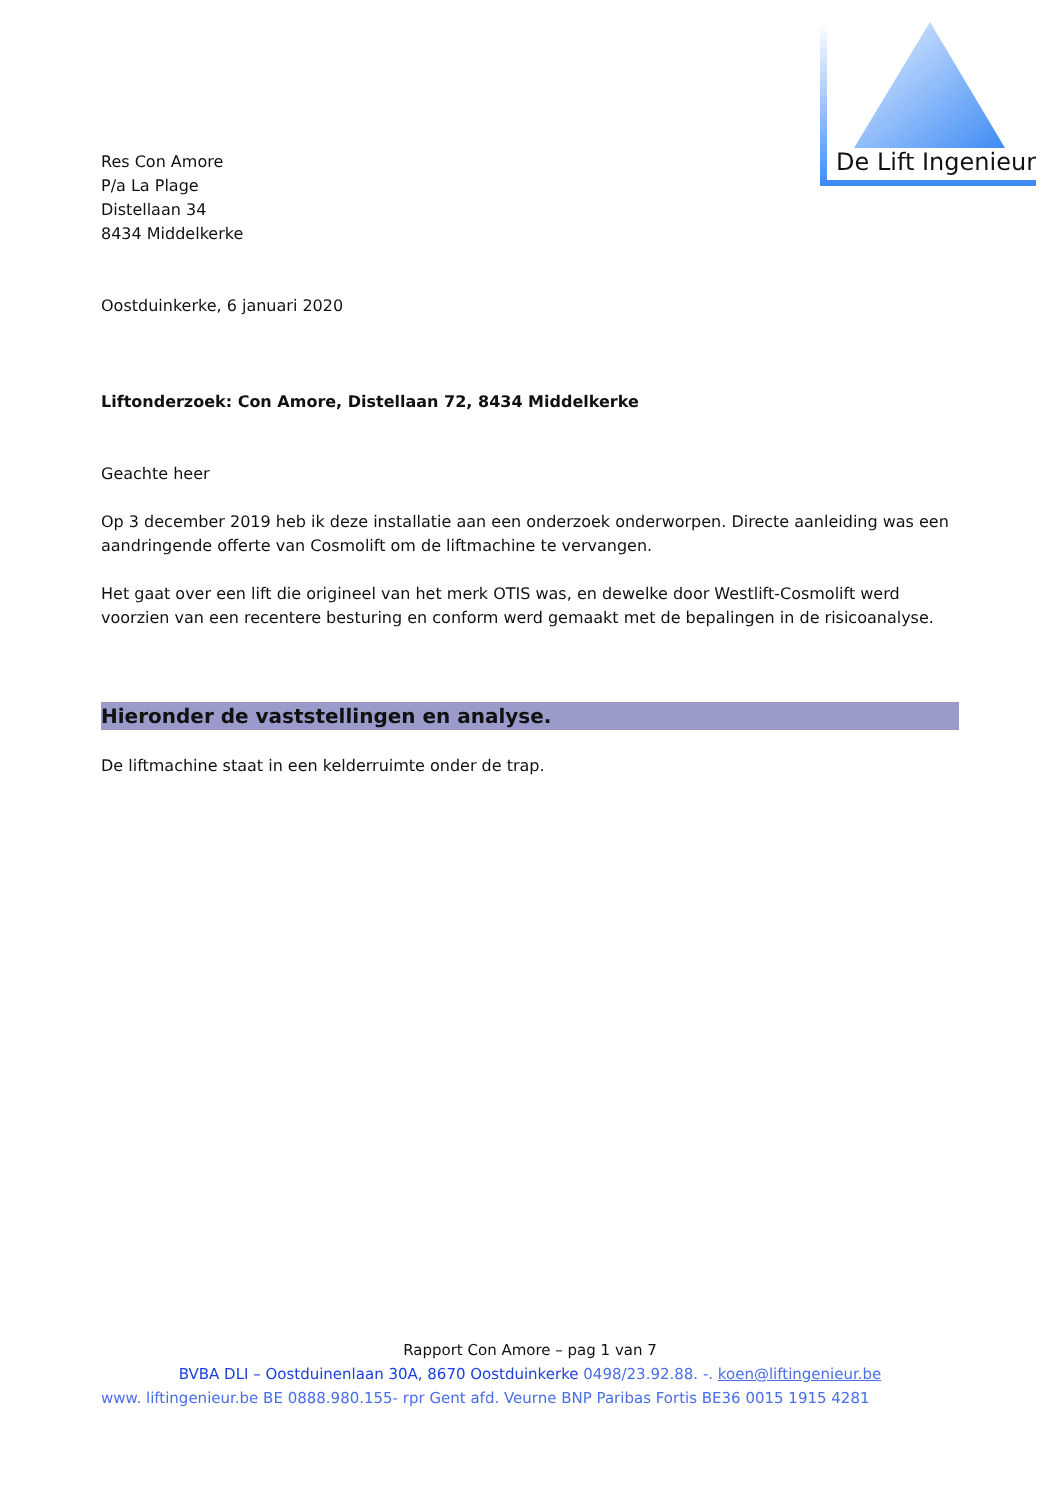De Lift Ingenieur
Res Con Amore
P/a La Plage
Distellaan 34
8434 Middelkerke
Oostduinkerke, 6 januari 2020
Liftonderzoek: Con Amore, Distellaan 72, 8434 Middelkerke
Geachte heer
Op 3 december 2019 heb ik deze installatie aan een onderzoek onderworpen. Directe aanleiding was een aandringende offerte van Cosmolift om de liftmachine te vervangen.
Het gaat over een lift die origineel van het merk OTIS was, en dewelke door Westlift-Cosmolift werd voorzien van een recentere besturing en conform werd gemaakt met de bepalingen in de risicoanalyse.
Hieronder de vaststellingen en analyse.
De liftmachine staat in een kelderruimte onder de trap.
Rapport Con Amore – pag 1 van 7
BVBA DLI – Oostduinenlaan 30A, 8670 Oostduinkerke 0498/23.92.88. -. koen@liftingenieur.be
www. liftingenieur.be BE 0888.980.155- rpr Gent afd. Veurne BNP Paribas Fortis BE36 0015 1915 4281